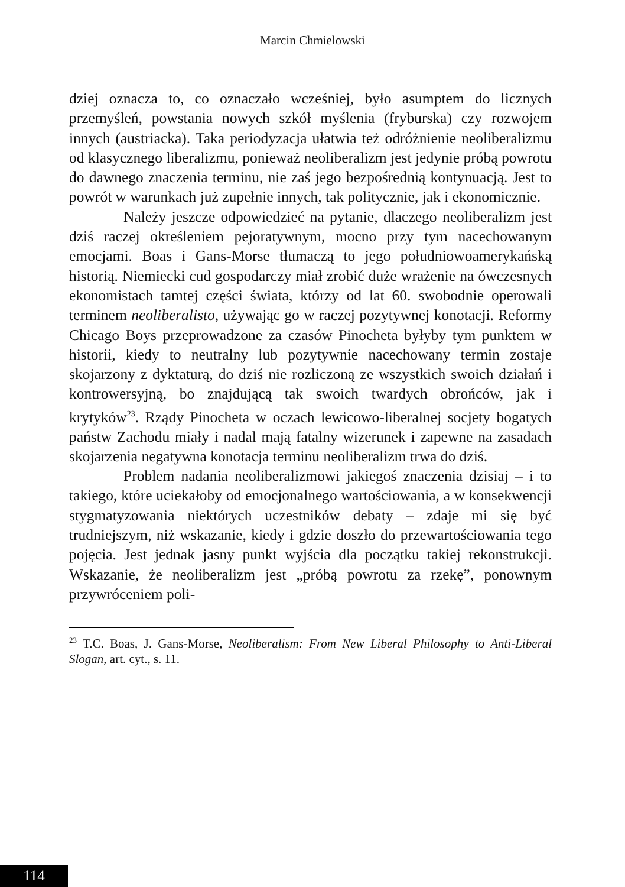Marcin Chmielowski
dziej oznacza to, co oznaczało wcześniej, było asumptem do licznych przemyśleń, powstania nowych szkół myślenia (fryburska) czy rozwojem innych (austriacka). Taka periodyzacja ułatwia też odróżnienie neoliberalizmu od klasycznego liberalizmu, ponieważ neoliberalizm jest jedynie próbą powrotu do dawnego znaczenia terminu, nie zaś jego bezpośrednią kontynuacją. Jest to powrót w warunkach już zupełnie innych, tak politycznie, jak i ekonomicznie.
Należy jeszcze odpowiedzieć na pytanie, dlaczego neoliberalizm jest dziś raczej określeniem pejoratywnym, mocno przy tym nacechowanym emocjami. Boas i Gans-Morse tłumaczą to jego południowoamerykańską historią. Niemiecki cud gospodarczy miał zrobić duże wrażenie na ówczesnych ekonomistach tamtej części świata, którzy od lat 60. swobodnie operowali terminem neoliberalisto, używając go w raczej pozytywnej konotacji. Reformy Chicago Boys przeprowadzone za czasów Pinocheta byłyby tym punktem w historii, kiedy to neutralny lub pozytywnie nacechowany termin zostaje skojarzony z dyktaturą, do dziś nie rozliczoną ze wszystkich swoich działań i kontrowersyjną, bo znajdującą tak swoich twardych obrońców, jak i krytyków<sup>23</sup>. Rządy Pinocheta w oczach lewicowo-liberalnej socjety bogatych państw Zachodu miały i nadal mają fatalny wizerunek i zapewne na zasadach skojarzenia negatywna konotacja terminu neoliberalizm trwa do dziś.
Problem nadania neoliberalizmowi jakiegoś znaczenia dzisiaj – i to takiego, które uciekałoby od emocjonalnego wartościowania, a w konsekwencji stygmatyzowania niektórych uczestników debaty – zdaje mi się być trudniejszym, niż wskazanie, kiedy i gdzie doszło do przewartościowania tego pojęcia. Jest jednak jasny punkt wyjścia dla początku takiej rekonstrukcji. Wskazanie, że neoliberalizm jest „próbą powrotu za rzekę”, ponownym przywróceniem poli-
<sup>23</sup> T.C. Boas, J. Gans-Morse, Neoliberalism: From New Liberal Philosophy to Anti-Liberal Slogan, art. cyt., s. 11.
114